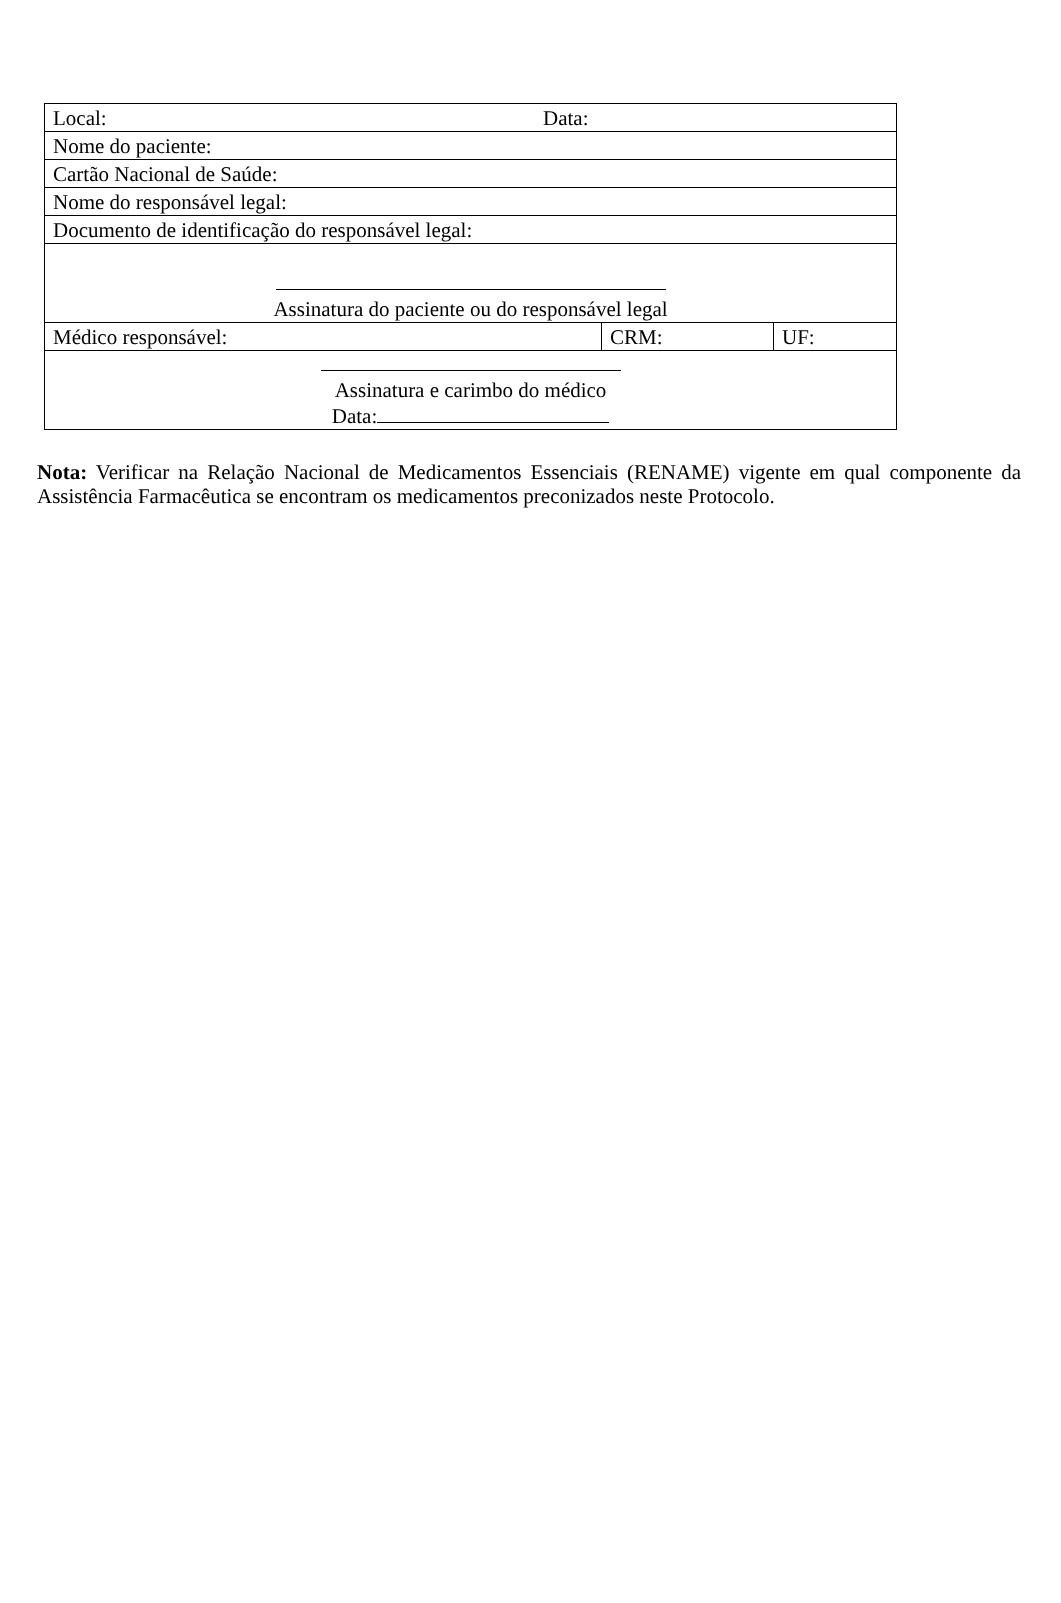| Local: Data: | | |
| Nome do paciente: | | |
| Cartão Nacional de Saúde: | | |
| Nome do responsável legal: | | |
| Documento de identificação do responsável legal: | | |
| Assinatura do paciente ou do responsável legal | | |
| Médico responsável: | CRM: | UF: |
| Assinatura e carimbo do médico Data: | | |
Nota: Verificar na Relação Nacional de Medicamentos Essenciais (RENAME) vigente em qual componente da Assistência Farmacêutica se encontram os medicamentos preconizados neste Protocolo.